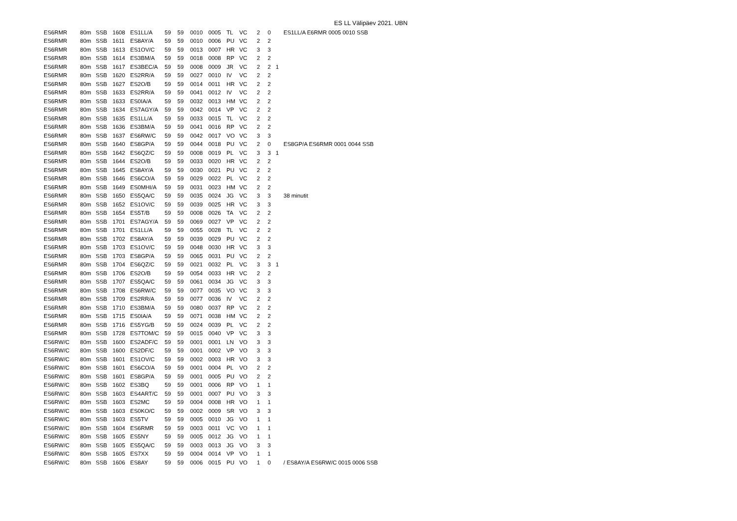ES LL Välipäev 2021. UBN
| ES6RMR | 80m | SSB | 1608 | ES1LL/A | 59 | 59 | 0010 | 0005 | TL | VC | 2 | 0 | | ES1LL/A E6RMR 0005 0010 SSB |
| ES6RMR | 80m | SSB | 1611 | ES8AY/A | 59 | 59 | 0010 | 0006 | PU | VC | 2 | 2 | | |
| ES6RMR | 80m | SSB | 1613 | ES1OV/C | 59 | 59 | 0013 | 0007 | HR | VC | 3 | 3 | | |
| ES6RMR | 80m | SSB | 1614 | ES3BM/A | 59 | 59 | 0018 | 0008 | RP | VC | 2 | 2 | | |
| ES6RMR | 80m | SSB | 1617 | ES3BEC/A | 59 | 59 | 0008 | 0009 | JR | VC | 2 | 2 | 1 | |
| ES6RMR | 80m | SSB | 1620 | ES2RR/A | 59 | 59 | 0027 | 0010 | IV | VC | 2 | 2 | | |
| ES6RMR | 80m | SSB | 1627 | ES2O/B | 59 | 59 | 0014 | 0011 | HR | VC | 2 | 2 | | |
| ES6RMR | 80m | SSB | 1633 | ES2RR/A | 59 | 59 | 0041 | 0012 | IV | VC | 2 | 2 | | |
| ES6RMR | 80m | SSB | 1633 | ES0IA/A | 59 | 59 | 0032 | 0013 | HM | VC | 2 | 2 | | |
| ES6RMR | 80m | SSB | 1634 | ES7AGY/A | 59 | 59 | 0042 | 0014 | VP | VC | 2 | 2 | | |
| ES6RMR | 80m | SSB | 1635 | ES1LL/A | 59 | 59 | 0033 | 0015 | TL | VC | 2 | 2 | | |
| ES6RMR | 80m | SSB | 1636 | ES3BM/A | 59 | 59 | 0041 | 0016 | RP | VC | 2 | 2 | | |
| ES6RMR | 80m | SSB | 1637 | ES6RW/C | 59 | 59 | 0042 | 0017 | VO | VC | 3 | 3 | | |
| ES6RMR | 80m | SSB | 1640 | ES8GP/A | 59 | 59 | 0044 | 0018 | PU | VC | 2 | 0 | | ES8GP/A ES6RMR 0001 0044 SSB |
| ES6RMR | 80m | SSB | 1642 | ES6QZ/C | 59 | 59 | 0008 | 0019 | PL | VC | 3 | 3 | 1 | |
| ES6RMR | 80m | SSB | 1644 | ES2O/B | 59 | 59 | 0033 | 0020 | HR | VC | 2 | 2 | | |
| ES6RMR | 80m | SSB | 1645 | ES8AY/A | 59 | 59 | 0030 | 0021 | PU | VC | 2 | 2 | | |
| ES6RMR | 80m | SSB | 1646 | ES6CO/A | 59 | 59 | 0029 | 0022 | PL | VC | 2 | 2 | | |
| ES6RMR | 80m | SSB | 1649 | ES0MHI/A | 59 | 59 | 0031 | 0023 | HM | VC | 2 | 2 | | |
| ES6RMR | 80m | SSB | 1650 | ES5QA/C | 59 | 59 | 0035 | 0024 | JG | VC | 3 | 3 | | 38 minutit |
| ES6RMR | 80m | SSB | 1652 | ES1OV/C | 59 | 59 | 0039 | 0025 | HR | VC | 3 | 3 | | |
| ES6RMR | 80m | SSB | 1654 | ES5T/B | 59 | 59 | 0008 | 0026 | TA | VC | 2 | 2 | | |
| ES6RMR | 80m | SSB | 1701 | ES7AGY/A | 59 | 59 | 0069 | 0027 | VP | VC | 2 | 2 | | |
| ES6RMR | 80m | SSB | 1701 | ES1LL/A | 59 | 59 | 0055 | 0028 | TL | VC | 2 | 2 | | |
| ES6RMR | 80m | SSB | 1702 | ES8AY/A | 59 | 59 | 0039 | 0029 | PU | VC | 2 | 2 | | |
| ES6RMR | 80m | SSB | 1703 | ES1OV/C | 59 | 59 | 0048 | 0030 | HR | VC | 3 | 3 | | |
| ES6RMR | 80m | SSB | 1703 | ES8GP/A | 59 | 59 | 0065 | 0031 | PU | VC | 2 | 2 | | |
| ES6RMR | 80m | SSB | 1704 | ES6QZ/C | 59 | 59 | 0021 | 0032 | PL | VC | 3 | 3 | 1 | |
| ES6RMR | 80m | SSB | 1706 | ES2O/B | 59 | 59 | 0054 | 0033 | HR | VC | 2 | 2 | | |
| ES6RMR | 80m | SSB | 1707 | ES5QA/C | 59 | 59 | 0061 | 0034 | JG | VC | 3 | 3 | | |
| ES6RMR | 80m | SSB | 1708 | ES6RW/C | 59 | 59 | 0077 | 0035 | VO | VC | 3 | 3 | | |
| ES6RMR | 80m | SSB | 1709 | ES2RR/A | 59 | 59 | 0077 | 0036 | IV | VC | 2 | 2 | | |
| ES6RMR | 80m | SSB | 1710 | ES3BM/A | 59 | 59 | 0080 | 0037 | RP | VC | 2 | 2 | | |
| ES6RMR | 80m | SSB | 1715 | ES0IA/A | 59 | 59 | 0071 | 0038 | HM | VC | 2 | 2 | | |
| ES6RMR | 80m | SSB | 1716 | ES5YG/B | 59 | 59 | 0024 | 0039 | PL | VC | 2 | 2 | | |
| ES6RMR | 80m | SSB | 1728 | ES7TOM/C | 59 | 59 | 0015 | 0040 | VP | VC | 3 | 3 | | |
| ES6RW/C | 80m | SSB | 1600 | ES2ADF/C | 59 | 59 | 0001 | 0001 | LN | VO | 3 | 3 | | |
| ES6RW/C | 80m | SSB | 1600 | ES2DF/C | 59 | 59 | 0001 | 0002 | VP | VO | 3 | 3 | | |
| ES6RW/C | 80m | SSB | 1601 | ES1OV/C | 59 | 59 | 0002 | 0003 | HR | VO | 3 | 3 | | |
| ES6RW/C | 80m | SSB | 1601 | ES6CO/A | 59 | 59 | 0001 | 0004 | PL | VO | 2 | 2 | | |
| ES6RW/C | 80m | SSB | 1601 | ES8GP/A | 59 | 59 | 0001 | 0005 | PU | VO | 2 | 2 | | |
| ES6RW/C | 80m | SSB | 1602 | ES3BQ | 59 | 59 | 0001 | 0006 | RP | VO | 1 | 1 | | |
| ES6RW/C | 80m | SSB | 1603 | ES4ART/C | 59 | 59 | 0001 | 0007 | PU | VO | 3 | 3 | | |
| ES6RW/C | 80m | SSB | 1603 | ES2MC | 59 | 59 | 0004 | 0008 | HR | VO | 1 | 1 | | |
| ES6RW/C | 80m | SSB | 1603 | ES0KO/C | 59 | 59 | 0002 | 0009 | SR | VO | 3 | 3 | | |
| ES6RW/C | 80m | SSB | 1603 | ES5TV | 59 | 59 | 0005 | 0010 | JG | VO | 1 | 1 | | |
| ES6RW/C | 80m | SSB | 1604 | ES6RMR | 59 | 59 | 0003 | 0011 | VC | VO | 1 | 1 | | |
| ES6RW/C | 80m | SSB | 1605 | ES5NY | 59 | 59 | 0005 | 0012 | JG | VO | 1 | 1 | | |
| ES6RW/C | 80m | SSB | 1605 | ES5QA/C | 59 | 59 | 0003 | 0013 | JG | VO | 3 | 3 | | |
| ES6RW/C | 80m | SSB | 1605 | ES7XX | 59 | 59 | 0004 | 0014 | VP | VO | 1 | 1 | | |
| ES6RW/C | 80m | SSB | 1606 | ES8AY | 59 | 59 | 0006 | 0015 | PU | VO | 1 | 0 | | / ES8AY/A ES6RW/C 0015 0006 SSB |